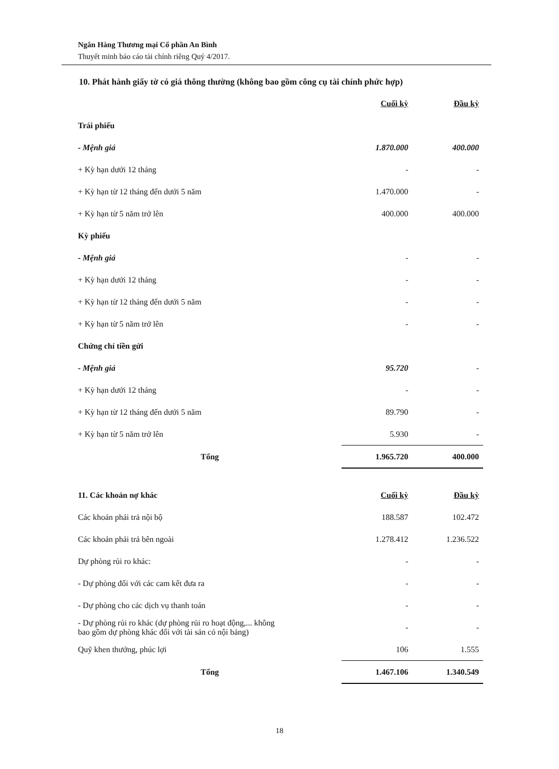Ngân Hàng Thương mại Cổ phần An Bình
Thuyết minh báo cáo tài chính riêng Quý 4/2017.
10. Phát hành giấy tờ có giá thông thường (không bao gồm công cụ tài chính phức hợp)
| | Cuối kỳ | Đầu kỳ |
| Trái phiếu | | |
| - Mệnh giá | 1.870.000 | 400.000 |
| + Kỳ hạn dưới 12 tháng | - | - |
| + Kỳ hạn từ 12 tháng đến dưới 5 năm | 1.470.000 | - |
| + Kỳ hạn từ 5 năm trở lên | 400.000 | 400.000 |
| Kỳ phiếu | | |
| - Mệnh giá | - | - |
| + Kỳ hạn dưới 12 tháng | - | - |
| + Kỳ hạn từ 12 tháng đến dưới 5 năm | - | - |
| + Kỳ hạn từ 5 năm trở lên | - | - |
| Chứng chỉ tiền gửi | | |
| - Mệnh giá | 95.720 | - |
| + Kỳ hạn dưới 12 tháng | - | - |
| + Kỳ hạn từ 12 tháng đến dưới 5 năm | 89.790 | - |
| + Kỳ hạn từ 5 năm trở lên | 5.930 | - |
| Tổng | 1.965.720 | 400.000 |
| 11. Các khoản nợ khác | Cuối kỳ | Đầu kỳ |
| Các khoản phải trả nội bộ | 188.587 | 102.472 |
| Các khoản phải trả bên ngoài | 1.278.412 | 1.236.522 |
| Dự phòng rủi ro khác: | - | - |
| - Dự phòng đối với các cam kết đưa ra | - | - |
| - Dự phòng cho các dịch vụ thanh toán | - | - |
| - Dự phòng rủi ro khác (dự phòng rủi ro hoạt động,... không bao gồm dự phòng khác đối với tài sản có nội bảng) | - | - |
| Quỹ khen thưởng, phúc lợi | 106 | 1.555 |
| Tổng | 1.467.106 | 1.340.549 |
18